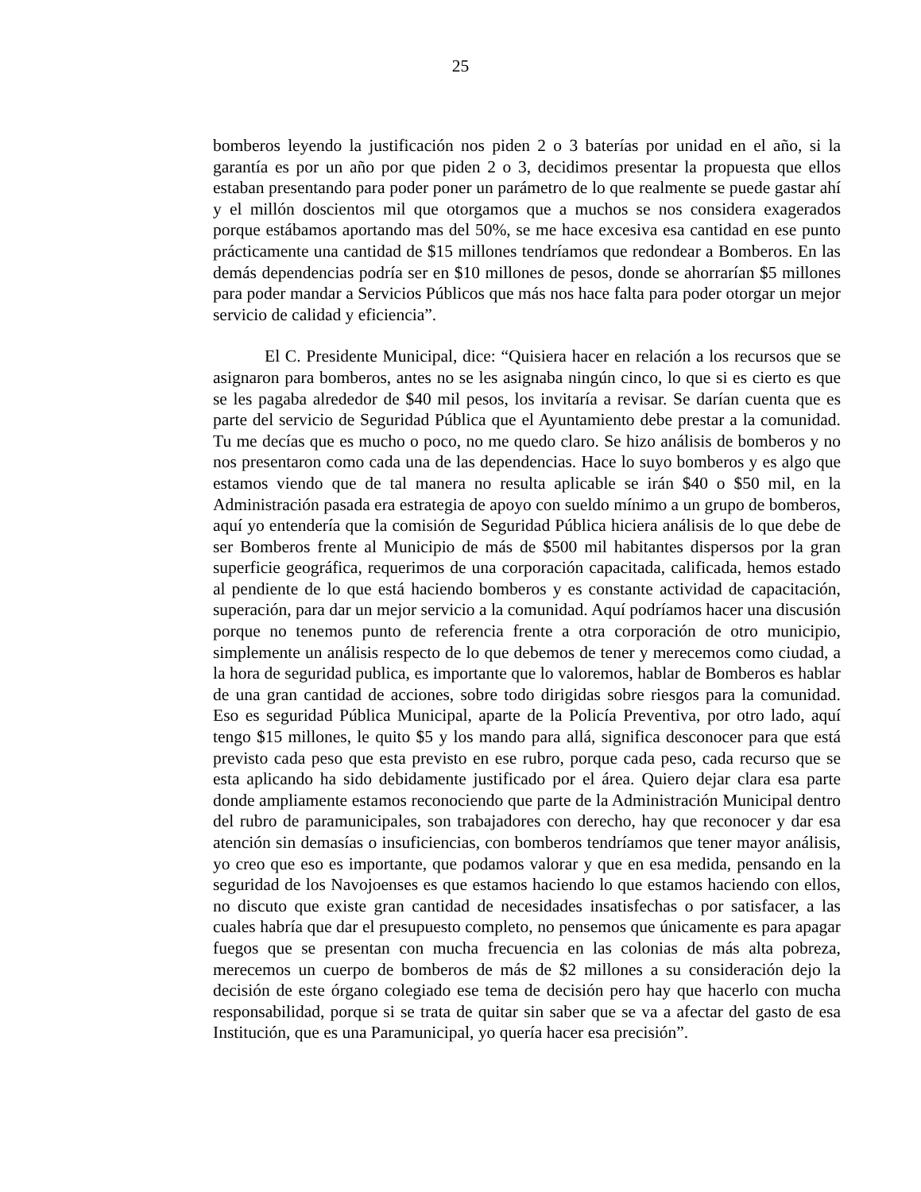25
bomberos leyendo la justificación nos piden 2 o 3 baterías por unidad en el año, si la garantía es por un año por que piden 2 o 3, decidimos presentar la propuesta que ellos estaban presentando para poder poner un parámetro de lo que realmente se puede gastar ahí y el millón doscientos mil que otorgamos que a muchos se nos considera exagerados porque estábamos aportando mas del 50%, se me hace excesiva esa cantidad en ese punto prácticamente una cantidad de $15 millones tendríamos que redondear a Bomberos. En las demás dependencias podría ser en $10 millones de pesos, donde se ahorrarían $5 millones para poder mandar a Servicios Públicos que más nos hace falta para poder otorgar un mejor servicio de calidad y eficiencia”.
El C. Presidente Municipal, dice: “Quisiera hacer en relación a los recursos que se asignaron para bomberos, antes no se les asignaba ningún cinco, lo que si es cierto es que se les pagaba alrededor de $40 mil pesos, los invitaría a revisar. Se darían cuenta que es parte del servicio de Seguridad Pública que el Ayuntamiento debe prestar a la comunidad. Tu me decías que es mucho o poco, no me quedo claro. Se hizo análisis de bomberos y no nos presentaron como cada una de las dependencias. Hace lo suyo bomberos y es algo que estamos viendo que de tal manera no resulta aplicable se irán $40 o $50 mil, en la Administración pasada era estrategia de apoyo con sueldo mínimo a un grupo de bomberos, aquí yo entendería que la comisión de Seguridad Pública hiciera análisis de lo que debe de ser Bomberos frente al Municipio de más de $500 mil habitantes dispersos por la gran superficie geográfica, requerimos de una corporación capacitada, calificada, hemos estado al pendiente de lo que está haciendo bomberos y es constante actividad de capacitación, superación, para dar un mejor servicio a la comunidad. Aquí podríamos hacer una discusión porque no tenemos punto de referencia frente a otra corporación de otro municipio, simplemente un análisis respecto de lo que debemos de tener y merecemos como ciudad, a la hora de seguridad publica, es importante que lo valoremos, hablar de Bomberos es hablar de una gran cantidad de acciones, sobre todo dirigidas sobre riesgos para la comunidad. Eso es seguridad Pública Municipal, aparte de la Policía Preventiva, por otro lado, aquí tengo $15 millones, le quito $5 y los mando para allá, significa desconocer para que está previsto cada peso que esta previsto en ese rubro, porque cada peso, cada recurso que se esta aplicando ha sido debidamente justificado por el área. Quiero dejar clara esa parte donde ampliamente estamos reconociendo que parte de la Administración Municipal dentro del rubro de paramunicipales, son trabajadores con derecho, hay que reconocer y dar esa atención sin demasías o insuficiencias, con bomberos tendríamos que tener mayor análisis, yo creo que eso es importante, que podamos valorar y que en esa medida, pensando en la seguridad de los Navojoenses es que estamos haciendo lo que estamos haciendo con ellos, no discuto que existe gran cantidad de necesidades insatisfechas o por satisfacer, a las cuales habría que dar el presupuesto completo, no pensemos que únicamente es para apagar fuegos que se presentan con mucha frecuencia en las colonias de más alta pobreza, merecemos un cuerpo de bomberos de más de $2 millones a su consideración dejo la decisión de este órgano colegiado ese tema de decisión pero hay que hacerlo con mucha responsabilidad, porque si se trata de quitar sin saber que se va a afectar del gasto de esa Institución, que es una Paramunicipal, yo quería hacer esa precisión”.